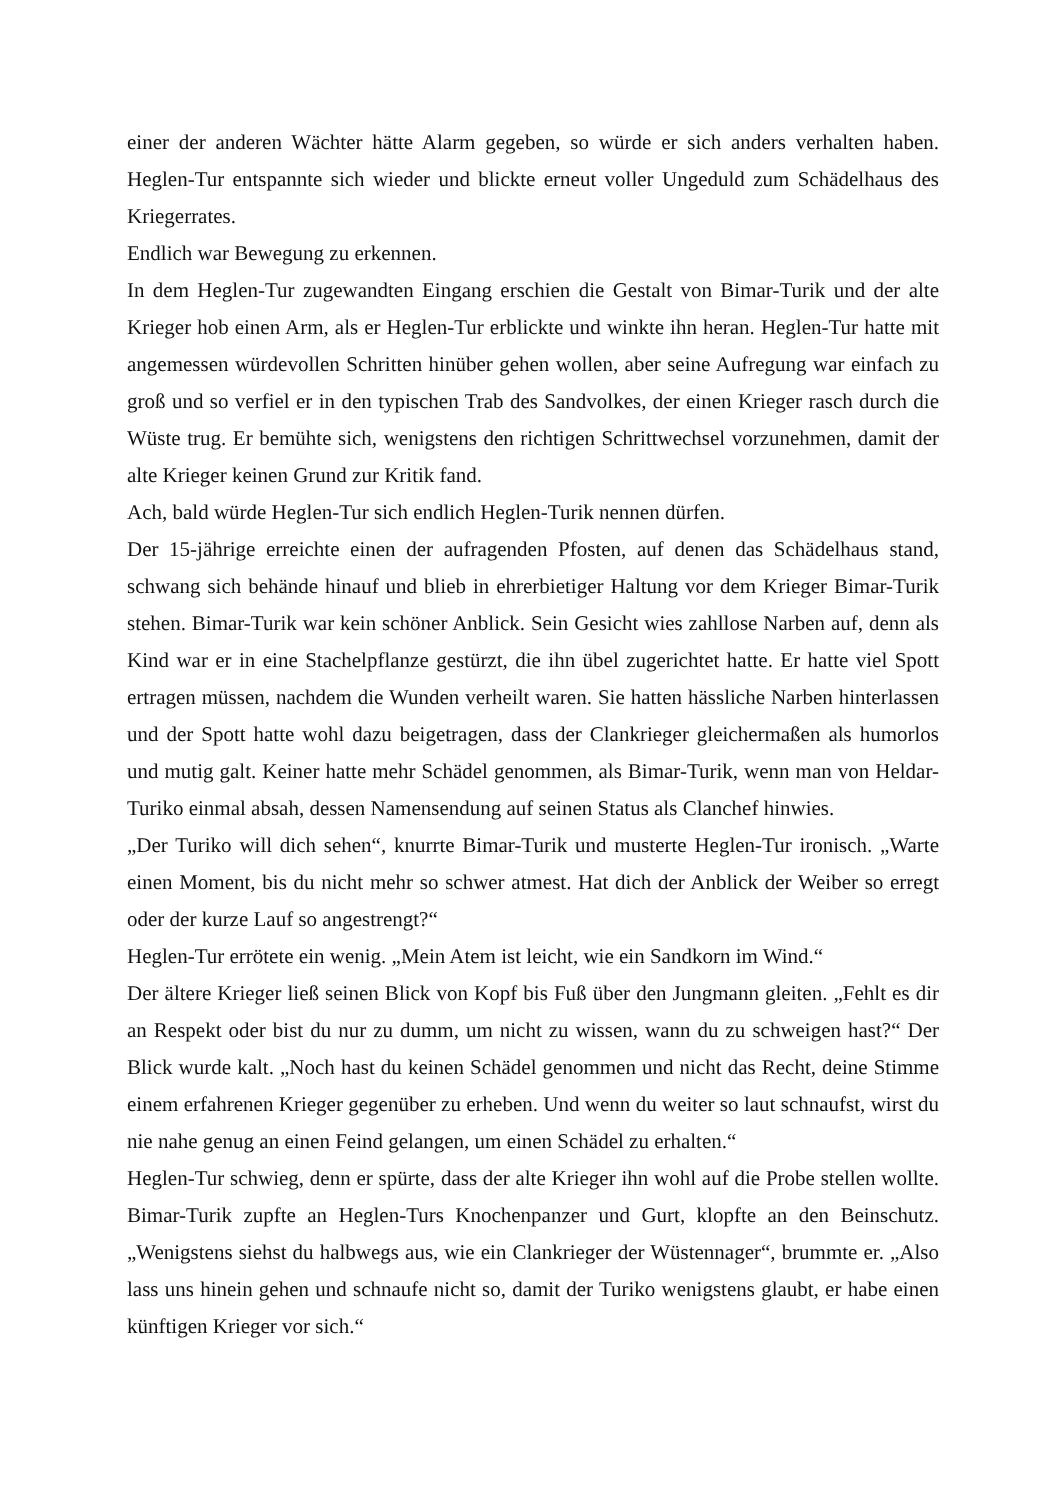einer der anderen Wächter hätte Alarm gegeben, so würde er sich anders verhalten haben. Heglen-Tur entspannte sich wieder und blickte erneut voller Ungeduld zum Schädelhaus des Kriegerrates.
Endlich war Bewegung zu erkennen.
In dem Heglen-Tur zugewandten Eingang erschien die Gestalt von Bimar-Turik und der alte Krieger hob einen Arm, als er Heglen-Tur erblickte und winkte ihn heran. Heglen-Tur hatte mit angemessen würdevollen Schritten hinüber gehen wollen, aber seine Aufregung war einfach zu groß und so verfiel er in den typischen Trab des Sandvolkes, der einen Krieger rasch durch die Wüste trug. Er bemühte sich, wenigstens den richtigen Schrittwechsel vorzunehmen, damit der alte Krieger keinen Grund zur Kritik fand.
Ach, bald würde Heglen-Tur sich endlich Heglen-Turik nennen dürfen.
Der 15-jährige erreichte einen der aufragenden Pfosten, auf denen das Schädelhaus stand, schwang sich behände hinauf und blieb in ehrerbietiger Haltung vor dem Krieger Bimar-Turik stehen. Bimar-Turik war kein schöner Anblick. Sein Gesicht wies zahllose Narben auf, denn als Kind war er in eine Stachelpflanze gestürzt, die ihn übel zugerichtet hatte. Er hatte viel Spott ertragen müssen, nachdem die Wunden verheilt waren. Sie hatten hässliche Narben hinterlassen und der Spott hatte wohl dazu beigetragen, dass der Clankrieger gleichermaßen als humorlos und mutig galt. Keiner hatte mehr Schädel genommen, als Bimar-Turik, wenn man von Heldar-Turiko einmal absah, dessen Namensendung auf seinen Status als Clanchef hinwies.
„Der Turiko will dich sehen“, knurrte Bimar-Turik und musterte Heglen-Tur ironisch. „Warte einen Moment, bis du nicht mehr so schwer atmest. Hat dich der Anblick der Weiber so erregt oder der kurze Lauf so angestrengt?“
Heglen-Tur errötete ein wenig. „Mein Atem ist leicht, wie ein Sandkorn im Wind.“
Der ältere Krieger ließ seinen Blick von Kopf bis Fuß über den Jungmann gleiten. „Fehlt es dir an Respekt oder bist du nur zu dumm, um nicht zu wissen, wann du zu schweigen hast?“ Der Blick wurde kalt. „Noch hast du keinen Schädel genommen und nicht das Recht, deine Stimme einem erfahrenen Krieger gegenüber zu erheben. Und wenn du weiter so laut schnaufst, wirst du nie nahe genug an einen Feind gelangen, um einen Schädel zu erhalten.“
Heglen-Tur schwieg, denn er spürte, dass der alte Krieger ihn wohl auf die Probe stellen wollte. Bimar-Turik zupfte an Heglen-Turs Knochenpanzer und Gurt, klopfte an den Beinschutz. „Wenigstens siehst du halbwegs aus, wie ein Clankrieger der Wüstennager“, brummte er. „Also lass uns hinein gehen und schnaufe nicht so, damit der Turiko wenigstens glaubt, er habe einen künftigen Krieger vor sich.“